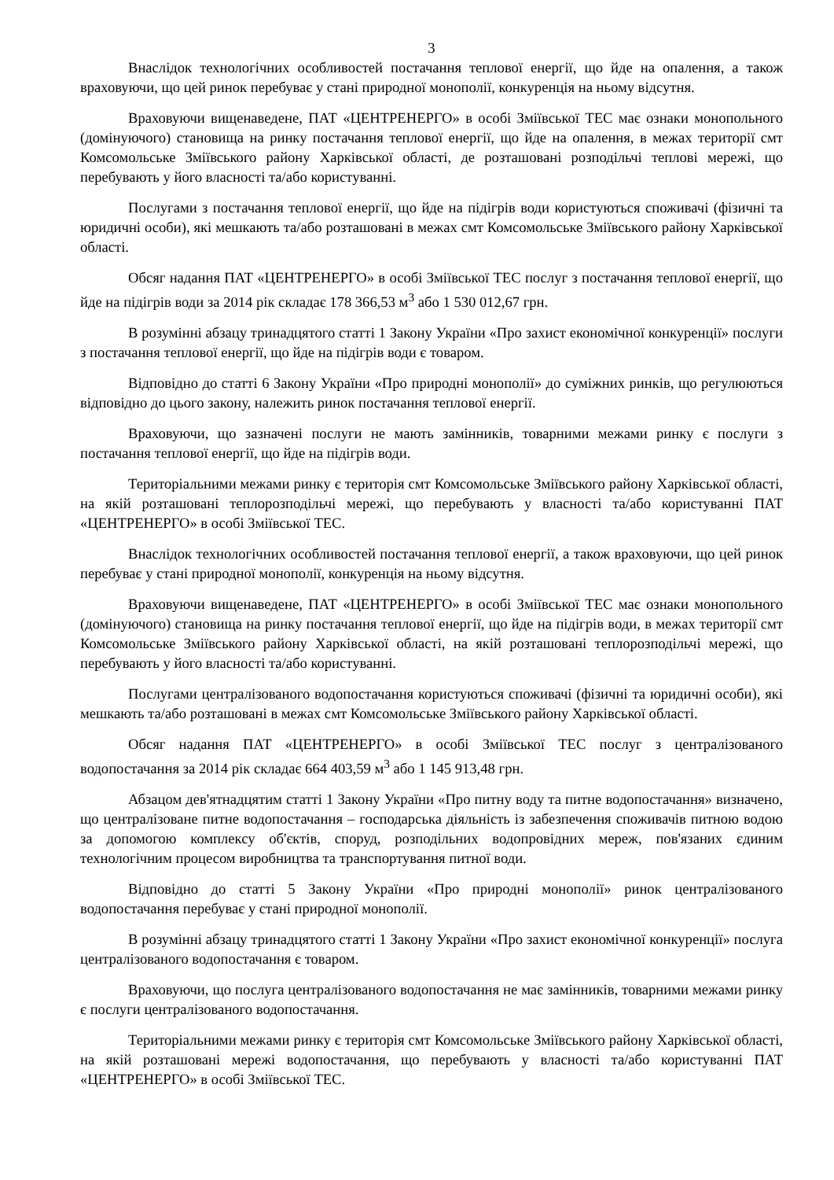3
Внаслідок технологічних особливостей постачання теплової енергії, що йде на опалення, а також враховуючи, що цей ринок перебуває у стані природної монополії, конкуренція на ньому відсутня.
Враховуючи вищенаведене, ПАТ «ЦЕНТРЕНЕРГО» в особі Зміївської ТЕС має ознаки монопольного (домінуючого) становища на ринку постачання теплової енергії, що йде на опалення, в межах території смт Комсомольське Зміївського району Харківської області, де розташовані розподільчі теплові мережі, що перебувають у його власності та/або користуванні.
Послугами з постачання теплової енергії, що йде на підігрів води користуються споживачі (фізичні та юридичні особи), які мешкають та/або розташовані в межах смт Комсомольське Зміївського району Харківської області.
Обсяг надання ПАТ «ЦЕНТРЕНЕРГО» в особі Зміївської ТЕС послуг з постачання теплової енергії, що йде на підігрів води за 2014 рік складає 178 366,53 м<sup>3</sup> або 1 530 012,67 грн.
В розумінні абзацу тринадцятого статті 1 Закону України «Про захист економічної конкуренції» послуги з постачання теплової енергії, що йде на підігрів води є товаром.
Відповідно до статті 6 Закону України «Про природні монополії» до суміжних ринків, що регулюються відповідно до цього закону, належить ринок постачання теплової енергії.
Враховуючи, що зазначені послуги не мають замінників, товарними межами ринку є послуги з постачання теплової енергії, що йде на підігрів води.
Територіальними межами ринку є територія смт Комсомольське Зміївського району Харківської області, на якій розташовані теплорозподільчі мережі, що перебувають у власності та/або користуванні ПАТ «ЦЕНТРЕНЕРГО» в особі Зміївської ТЕС.
Внаслідок технологічних особливостей постачання теплової енергії, а також враховуючи, що цей ринок перебуває у стані природної монополії, конкуренція на ньому відсутня.
Враховуючи вищенаведене, ПАТ «ЦЕНТРЕНЕРГО» в особі Зміївської ТЕС має ознаки монопольного (домінуючого) становища на ринку постачання теплової енергії, що йде на підігрів води, в межах території смт Комсомольське Зміївського району Харківської області, на якій розташовані теплорозподільчі мережі, що перебувають у його власності та/або користуванні.
Послугами централізованого водопостачання користуються споживачі (фізичні та юридичні особи), які мешкають та/або розташовані в межах смт Комсомольське Зміївського району Харківської області.
Обсяг надання ПАТ «ЦЕНТРЕНЕРГО» в особі Зміївської ТЕС послуг з централізованого водопостачання за 2014 рік складає 664 403,59 м<sup>3</sup> або 1 145 913,48 грн.
Абзацом дев'ятнадцятим статті 1 Закону України «Про питну воду та питне водопостачання» визначено, що централізоване питне водопостачання – господарська діяльність із забезпечення споживачів питною водою за допомогою комплексу об'єктів, споруд, розподільних водопровідних мереж, пов'язаних єдиним технологічним процесом виробництва та транспортування питної води.
Відповідно до статті 5 Закону України «Про природні монополії» ринок централізованого водопостачання перебуває у стані природної монополії.
В розумінні абзацу тринадцятого статті 1 Закону України «Про захист економічної конкуренції» послуга централізованого водопостачання є товаром.
Враховуючи, що послуга централізованого водопостачання не має замінників, товарними межами ринку є послуги централізованого водопостачання.
Територіальними межами ринку є територія смт Комсомольське Зміївського району Харківської області, на якій розташовані мережі водопостачання, що перебувають у власності та/або користуванні ПАТ «ЦЕНТРЕНЕРГО» в особі Зміївської ТЕС.